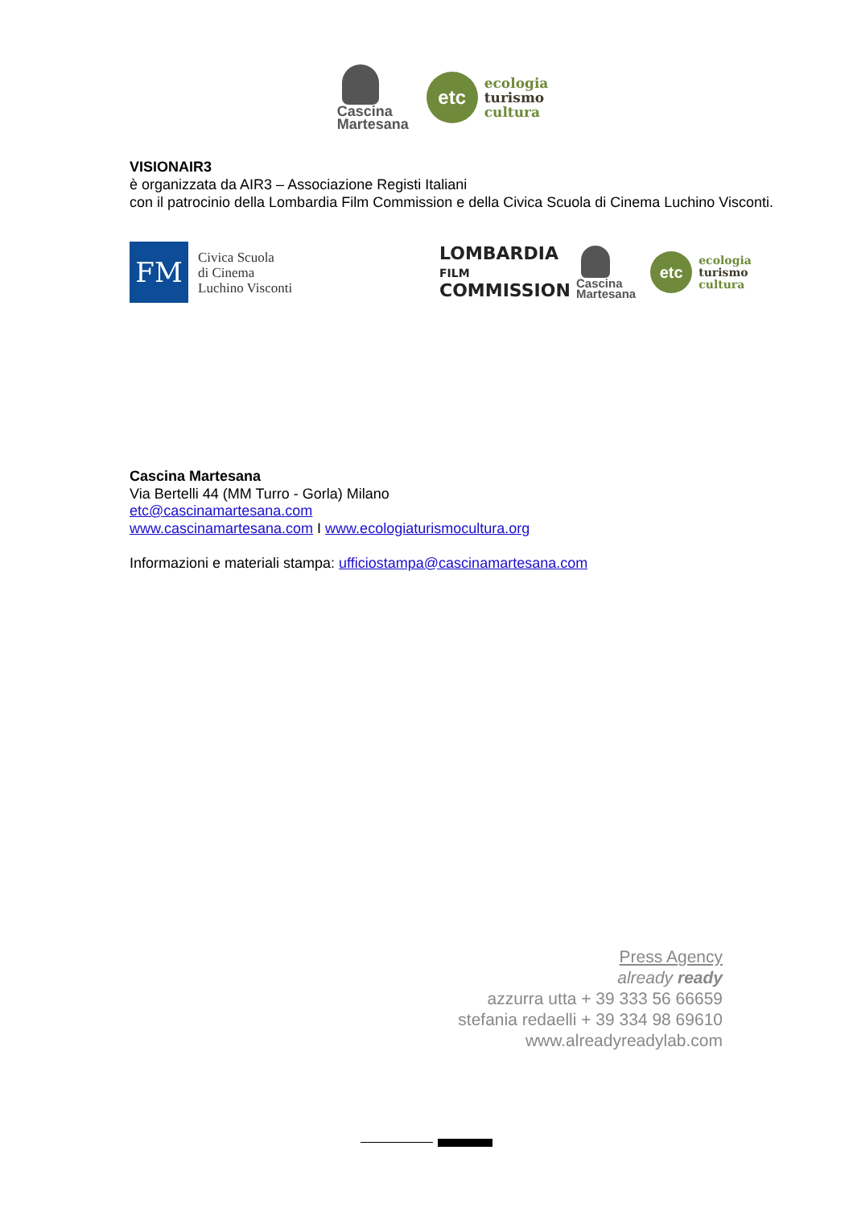Cascina
Martesana
etc
ecologia
turismo
cultura
VISIONAIR3
è organizzata da AIR3 – Associazione Registi Italiani
con il patrocinio della Lombardia Film Commission e della Civica Scuola di Cinema Luchino Visconti.
FM
Civica Scuola
di Cinema
Luchino Visconti
LOMBARDIA
FILM
COMMISSION
Cascina
Martesana
etc
ecologia
turismo
cultura
Cascina Martesana
Via Bertelli 44 (MM Turro - Gorla) Milano
etc@cascinamartesana.com
www.cascinamartesana.com I www.ecologiaturismocultura.org
Informazioni e materiali stampa: ufficiostampa@cascinamartesana.com
Press Agency
already ready
azzurra utta + 39 333 56 66659
stefania redaelli + 39 334 98 69610
www.alreadyreadylab.com